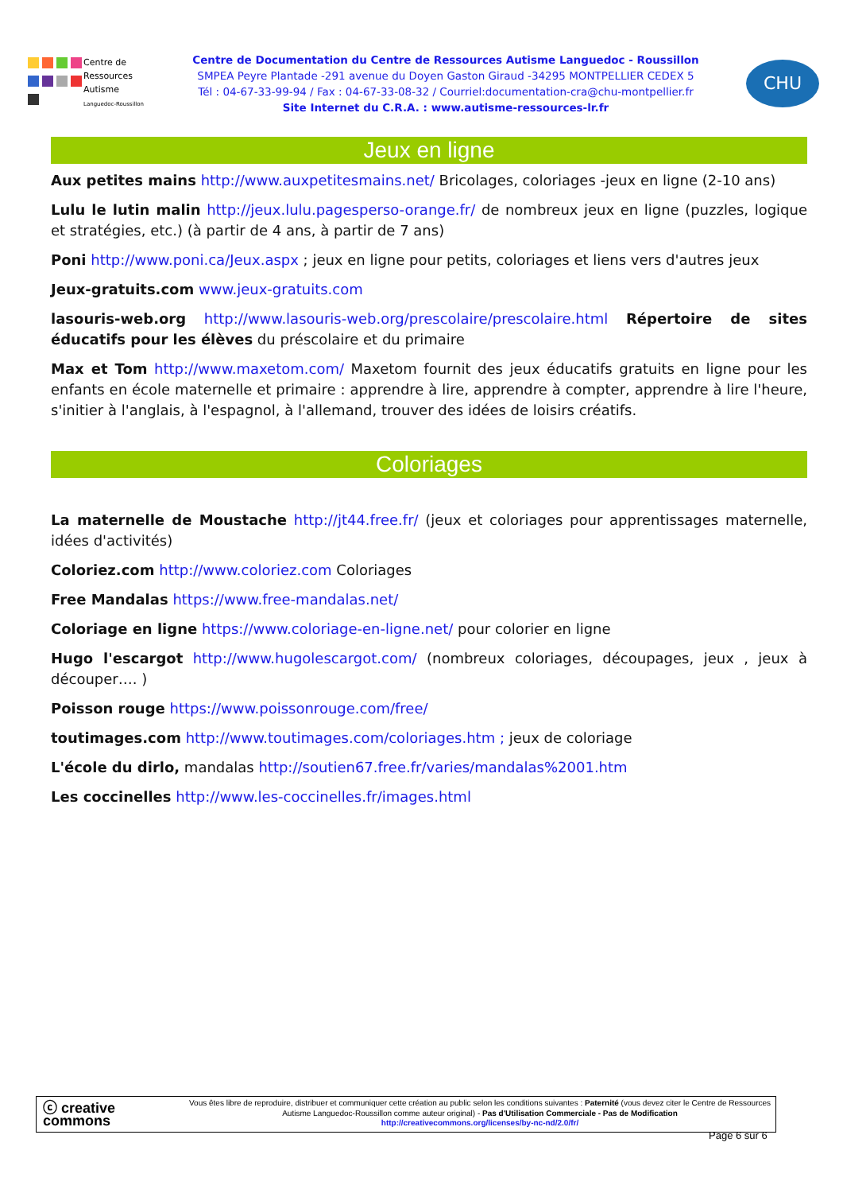Centre de
Ressources
Autisme
Languedoc-Roussillon
Centre de Documentation du Centre de Ressources Autisme Languedoc - Roussillon
SMPEA Peyre Plantade -291 avenue du Doyen Gaston Giraud -34295 MONTPELLIER CEDEX 5
Tél : 04-67-33-99-94 / Fax : 04-67-33-08-32 / Courriel:documentation-cra@chu-montpellier.fr
Site Internet du C.R.A. : www.autisme-ressources-lr.fr
CHU
Jeux en ligne
Aux petites mains http://www.auxpetitesmains.net/ Bricolages, coloriages -jeux en ligne (2-10 ans)
Lulu le lutin malin http://jeux.lulu.pagesperso-orange.fr/ de nombreux jeux en ligne (puzzles, logique et stratégies, etc.) (à partir de 4 ans, à partir de 7 ans)
Poni http://www.poni.ca/Jeux.aspx ; jeux en ligne pour petits, coloriages et liens vers d'autres jeux
Jeux-gratuits.com www.jeux-gratuits.com
lasouris-web.org http://www.lasouris-web.org/prescolaire/prescolaire.html Répertoire de sites éducatifs pour les élèves du préscolaire et du primaire
Max et Tom http://www.maxetom.com/ Maxetom fournit des jeux éducatifs gratuits en ligne pour les enfants en école maternelle et primaire : apprendre à lire, apprendre à compter, apprendre à lire l'heure, s'initier à l'anglais, à l'espagnol, à l'allemand, trouver des idées de loisirs créatifs.
Coloriages
La maternelle de Moustache http://jt44.free.fr/ (jeux et coloriages pour apprentissages maternelle, idées d'activités)
Coloriez.com http://www.coloriez.com Coloriages
Free Mandalas https://www.free-mandalas.net/
Coloriage en ligne https://www.coloriage-en-ligne.net/ pour colorier en ligne
Hugo l'escargot http://www.hugolescargot.com/ (nombreux coloriages, découpages, jeux , jeux à découper…. )
Poisson rouge https://www.poissonrouge.com/free/
toutimages.com http://www.toutimages.com/coloriages.htm ; jeux de coloriage
L'école du dirlo, mandalas http://soutien67.free.fr/varies/mandalas%2001.htm
Les coccinelles http://www.les-coccinelles.fr/images.html
ⓒ creative commons
Vous êtes libre de reproduire, distribuer et communiquer cette création au public selon les conditions suivantes : Paternité (vous devez citer le Centre de Ressources Autisme Languedoc-Roussillon comme auteur original) - Pas d'Utilisation Commerciale - Pas de Modification
http://creativecommons.org/licenses/by-nc-nd/2.0/fr/
Page 6 sur 6